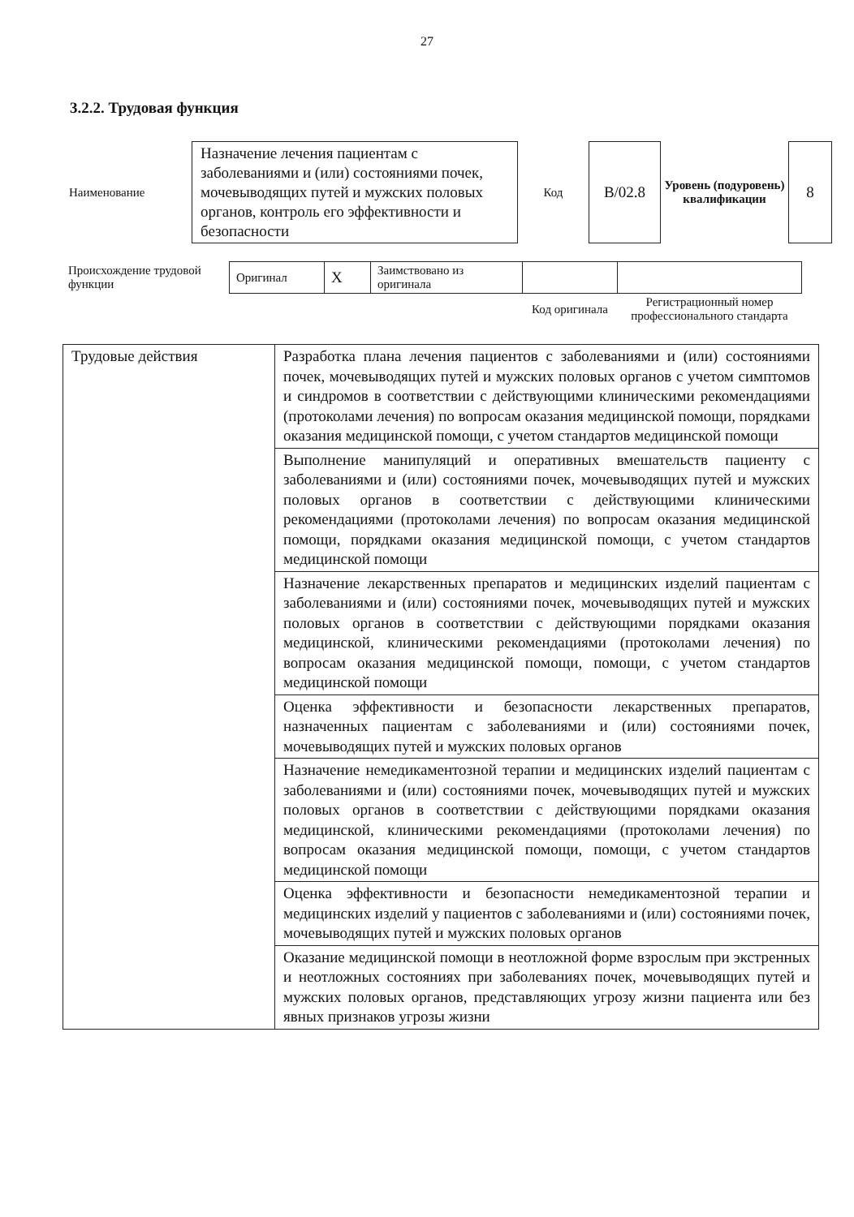27
3.2.2. Трудовая функция
| Наименование | Назначение лечения пациентам с заболеваниями и (или) состояниями почек, мочевыводящих путей и мужских половых органов, контроль его эффективности и безопасности | Код | B/02.8 | Уровень (подуровень) квалификации | 8 |
| Происхождение трудовой функции | Оригинал | X | Заимствовано из оригинала | | |
| | | | | Код оригинала | Регистрационный номер профессионального стандарта |
| Трудовые действия | Разработка плана лечения пациентов с заболеваниями и (или) состояниями почек, мочевыводящих путей и мужских половых органов с учетом симптомов и синдромов в соответствии с действующими клиническими рекомендациями (протоколами лечения) по вопросам оказания медицинской помощи, порядками оказания медицинской помощи, с учетом стандартов медицинской помощи |
| | Выполнение манипуляций и оперативных вмешательств пациенту с заболеваниями и (или) состояниями почек, мочевыводящих путей и мужских половых органов в соответствии с действующими клиническими рекомендациями (протоколами лечения) по вопросам оказания медицинской помощи, порядками оказания медицинской помощи, с учетом стандартов медицинской помощи |
| | Назначение лекарственных препаратов и медицинских изделий пациентам с заболеваниями и (или) состояниями почек, мочевыводящих путей и мужских половых органов в соответствии с действующими порядками оказания медицинской, клиническими рекомендациями (протоколами лечения) по вопросам оказания медицинской помощи, помощи, с учетом стандартов медицинской помощи |
| | Оценка эффективности и безопасности лекарственных препаратов, назначенных пациентам с заболеваниями и (или) состояниями почек, мочевыводящих путей и мужских половых органов |
| | Назначение немедикаментозной терапии и медицинских изделий пациентам с заболеваниями и (или) состояниями почек, мочевыводящих путей и мужских половых органов в соответствии с действующими порядками оказания медицинской, клиническими рекомендациями (протоколами лечения) по вопросам оказания медицинской помощи, помощи, с учетом стандартов медицинской помощи |
| | Оценка эффективности и безопасности немедикаментозной терапии и медицинских изделий у пациентов с заболеваниями и (или) состояниями почек, мочевыводящих путей и мужских половых органов |
| | Оказание медицинской помощи в неотложной форме взрослым при экстренных и неотложных состояниях при заболеваниях почек, мочевыводящих путей и мужских половых органов, представляющих угрозу жизни пациента или без явных признаков угрозы жизни |